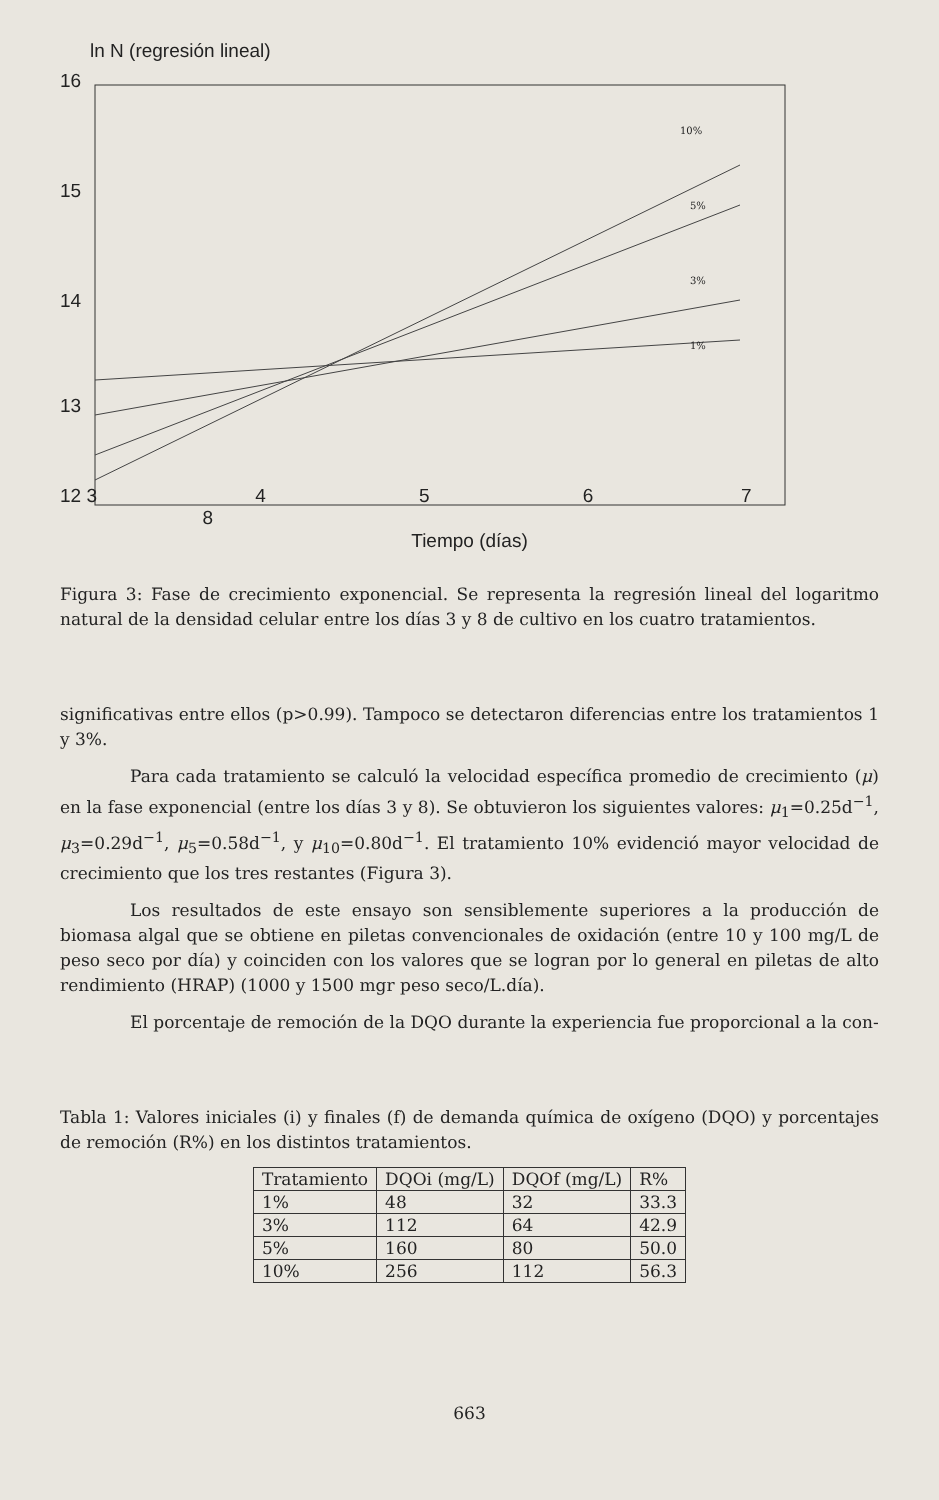ln N (regresión lineal)
16
15
14
13
12 3 4 5 6 7 8
10%
5%
3%
1%
Tiempo (días)
Figura 3: Fase de crecimiento exponencial. Se representa la regresión lineal del logaritmo natural de la densidad celular entre los días 3 y 8 de cultivo en los cuatro tratamientos.
significativas entre ellos (p>0.99). Tampoco se detectaron diferencias entre los tratamientos 1 y 3%.
Para cada tratamiento se calculó la velocidad específica promedio de crecimiento (μ) en la fase exponencial (entre los días 3 y 8). Se obtuvieron los siguientes valores: μ<sub>1</sub>=0.25d<sup>−1</sup>, μ<sub>3</sub>=0.29d<sup>−1</sup>, μ<sub>5</sub>=0.58d<sup>−1</sup>, y μ<sub>10</sub>=0.80d<sup>−1</sup>. El tratamiento 10% evidenció mayor velocidad de crecimiento que los tres restantes (Figura 3).
Los resultados de este ensayo son sensiblemente superiores a la producción de biomasa algal que se obtiene en piletas convencionales de oxidación (entre 10 y 100 mg/L de peso seco por día) y coinciden con los valores que se logran por lo general en piletas de alto rendimiento (HRAP) (1000 y 1500 mgr peso seco/L.día).
El porcentaje de remoción de la DQO durante la experiencia fue proporcional a la con-
Tabla 1: Valores iniciales (i) y finales (f) de demanda química de oxígeno (DQO) y porcentajes de remoción (R%) en los distintos tratamientos.
| Tratamiento | DQOi (mg/L) | DQOf (mg/L) | R% |
| --- | --- | --- | --- |
| 1% | 48 | 32 | 33.3 |
| 3% | 112 | 64 | 42.9 |
| 5% | 160 | 80 | 50.0 |
| 10% | 256 | 112 | 56.3 |
663